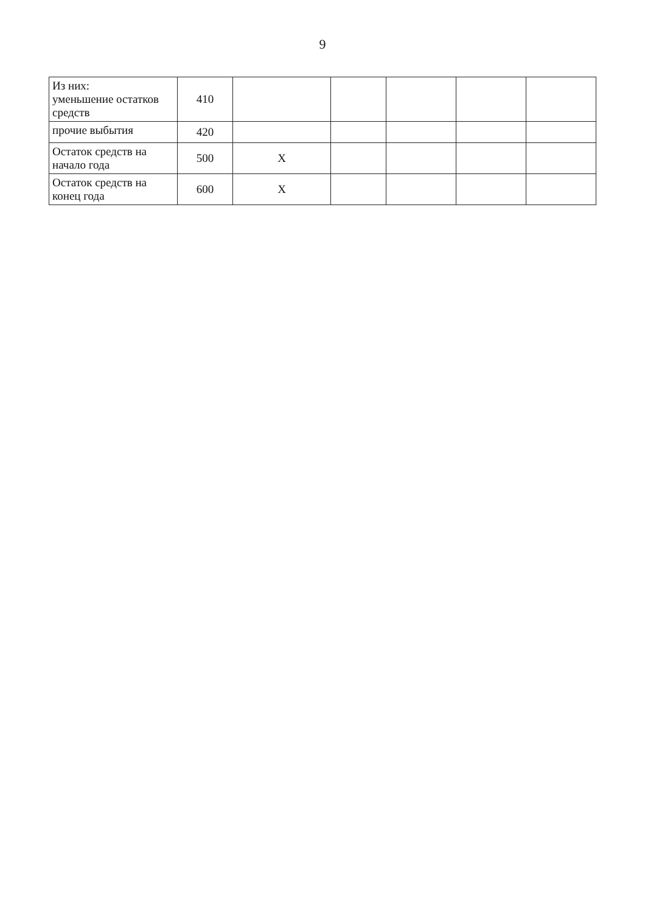9
| Из них: уменьшение остатков средств | 410 | | | | | |
| прочие выбытия | 420 | | | | | |
| Остаток средств на начало года | 500 | X | | | | |
| Остаток средств на конец года | 600 | X | | | | |